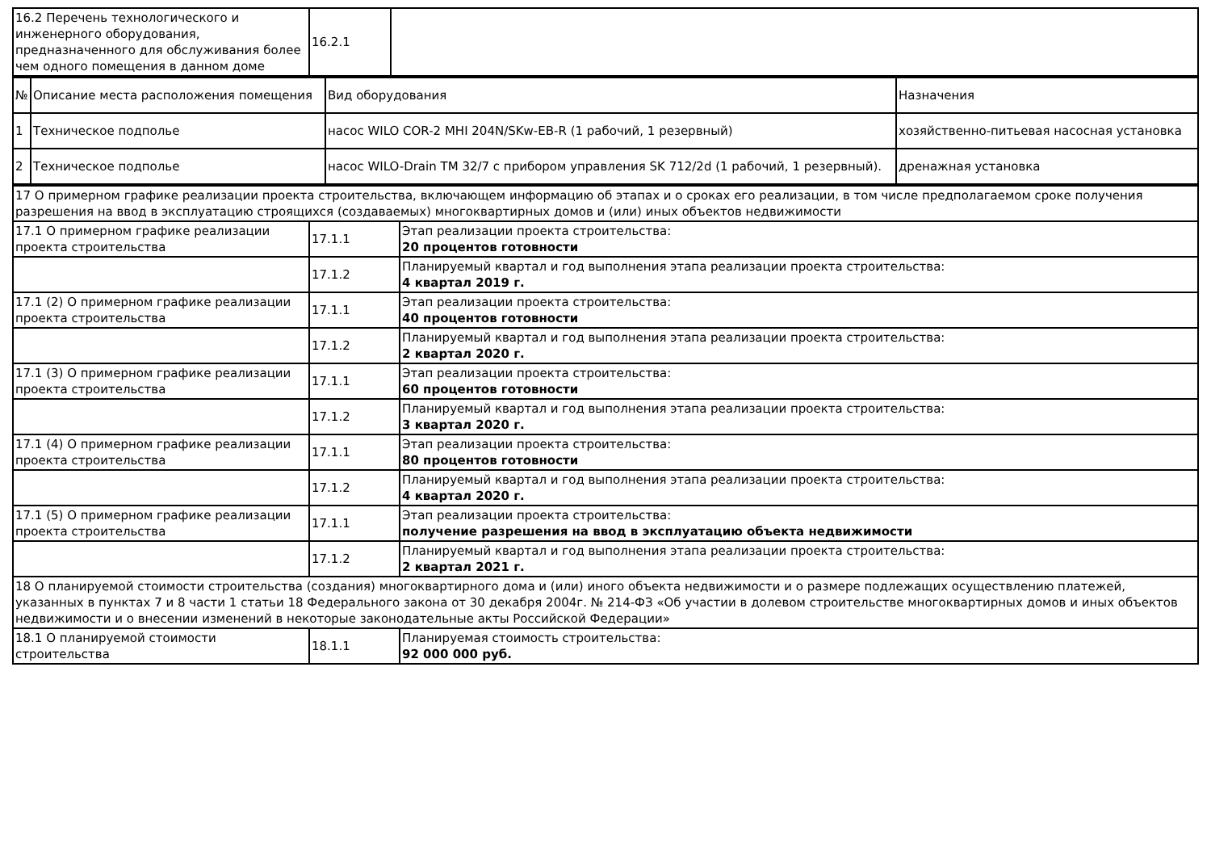| 16.2 Перечень технологического и инженерного оборудования, предназначенного для обслуживания более чем одного помещения в данном доме | 16.2.1 | |
| № | Описание места расположения помещения | Вид оборудования | Назначения |
| 1 | Техническое подполье | насос WILO COR-2 MHI 204N/SKw-EB-R (1 рабочий, 1 резервный) | хозяйственно-питьевая насосная установка |
| 2 | Техническое подполье | насос WILO-Drain TM 32/7 с прибором управления SK 712/2d (1 рабочий, 1 резервный). | дренажная установка |
| 17 О примерном графике реализации проекта строительства, включающем информацию об этапах и о сроках его реализации, в том числе предполагаемом сроке получения разрешения на ввод в эксплуатацию строящихся (создаваемых) многоквартирных домов и (или) иных объектов недвижимости | | |
| 17.1 О примерном графике реализации проекта строительства | 17.1.1 | Этап реализации проекта строительства: 20 процентов готовности |
| | 17.1.2 | Планируемый квартал и год выполнения этапа реализации проекта строительства: 4 квартал 2019 г. |
| 17.1 (2) О примерном графике реализации проекта строительства | 17.1.1 | Этап реализации проекта строительства: 40 процентов готовности |
| | 17.1.2 | Планируемый квартал и год выполнения этапа реализации проекта строительства: 2 квартал 2020 г. |
| 17.1 (3) О примерном графике реализации проекта строительства | 17.1.1 | Этап реализации проекта строительства: 60 процентов готовности |
| | 17.1.2 | Планируемый квартал и год выполнения этапа реализации проекта строительства: 3 квартал 2020 г. |
| 17.1 (4) О примерном графике реализации проекта строительства | 17.1.1 | Этап реализации проекта строительства: 80 процентов готовности |
| | 17.1.2 | Планируемый квартал и год выполнения этапа реализации проекта строительства: 4 квартал 2020 г. |
| 17.1 (5) О примерном графике реализации проекта строительства | 17.1.1 | Этап реализации проекта строительства: получение разрешения на ввод в эксплуатацию объекта недвижимости |
| | 17.1.2 | Планируемый квартал и год выполнения этапа реализации проекта строительства: 2 квартал 2021 г. |
| 18 О планируемой стоимости строительства (создания) многоквартирного дома и (или) иного объекта недвижимости и о размере подлежащих осуществлению платежей, указанных в пунктах 7 и 8 части 1 статьи 18 Федерального закона от 30 декабря 2004г. № 214-ФЗ «Об участии в долевом строительстве многоквартирных домов и иных объектов недвижимости и о внесении изменений в некоторые законодательные акты Российской Федерации» | | |
| 18.1 О планируемой стоимости строительства | 18.1.1 | Планируемая стоимость строительства: 92 000 000 руб. |